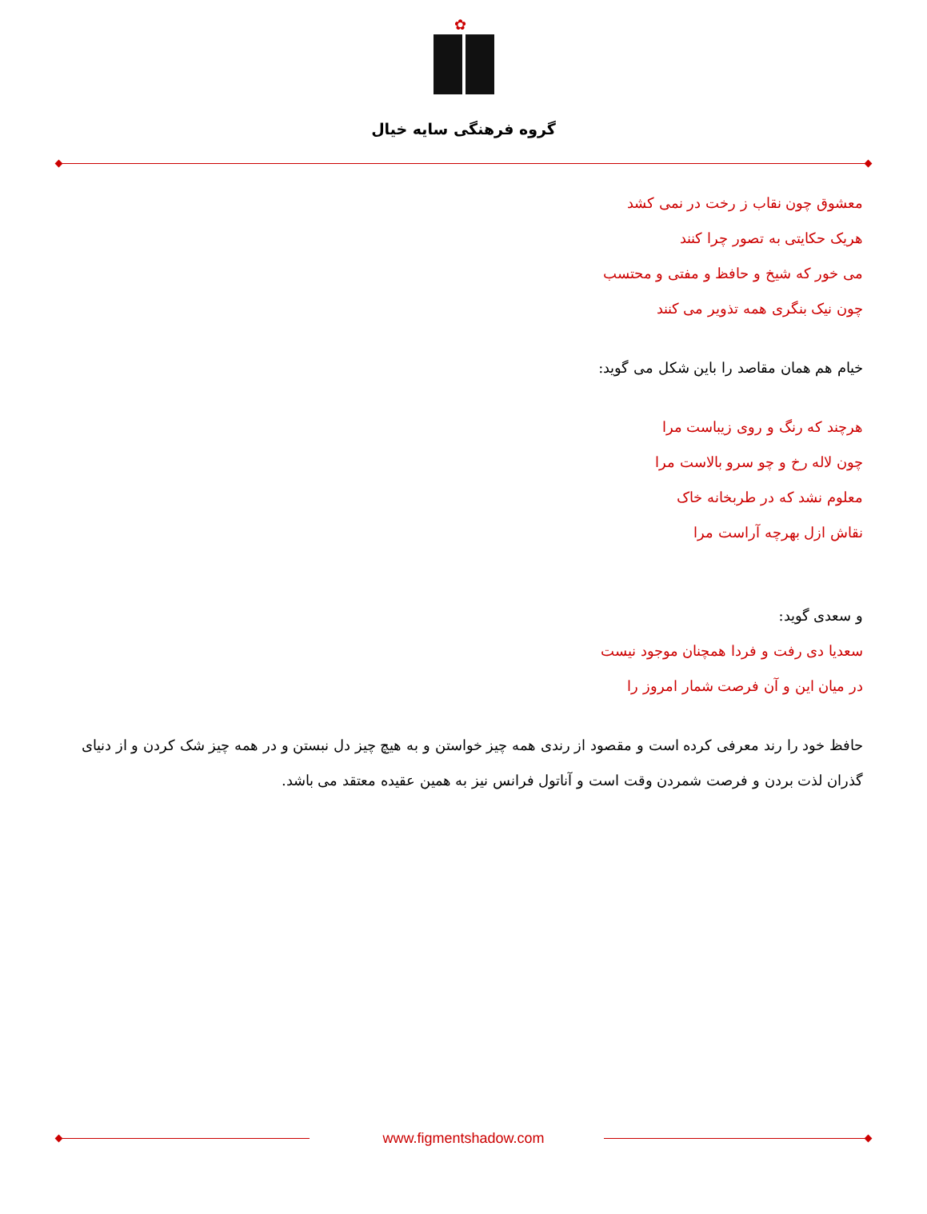✿
گروه فرهنگی سایه خیال
معشوق چون نقاب ز رخت در نمی کشد
هریک حکایتی به تصور چرا کنند
می خور که شیخ و حافظ و مفتی و محتسب
چون نیک بنگری همه تذویر می کنند
خیام هم همان مقاصد را باین شکل می گوید:
هرچند که رنگ و روی زیباست مرا
چون لاله رخ و چو سرو بالاست مرا
معلوم نشد که در طربخانه خاک
نقاش ازل بهرچه آراست مرا
و سعدی گوید:
سعدیا دی رفت و فردا همچنان موجود نیست
در میان این و آن فرصت شمار امروز را
حافظ خود را رند معرفی کرده است و مقصود از رندی همه چیز خواستن و به هیچ چیز دل نبستن و در همه چیز شک کردن و از دنیای گذران لذت بردن و فرصت شمردن وقت است و آناتول فرانس نیز به همین عقیده معتقد می باشد.
www.figmentshadow.com